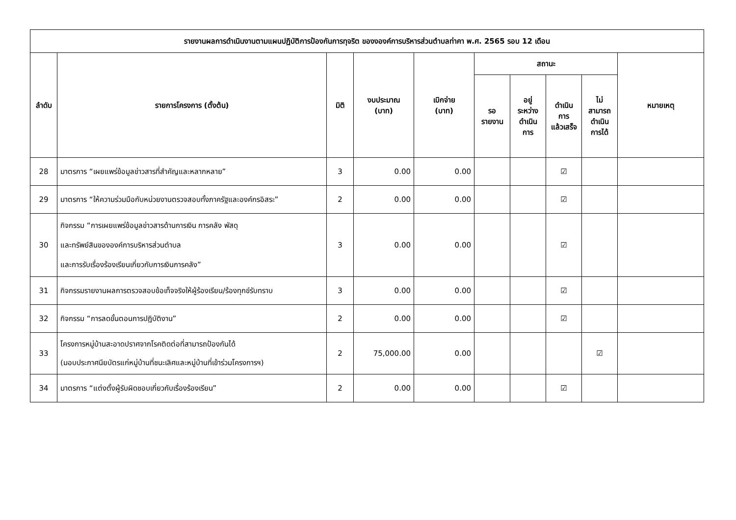| รายงานผลการดำเนินงานตามแผนปฏิบัติการป้องกันการทุจริต ของงองค์การบริหารส่วนตำบลท่าคา พ.ศ. 2565 รอบ 12 เดือน | | | | | | | | | |
| --- | --- | --- | --- | --- | --- | --- | --- | --- | --- |
| ลำดับ | รายการโครงการ (ตั้งต้น) | มิติ | งบประมาณ (บาท) | เบิกจ่าย (บาท) | สถานะ | | | | หมายเหตุ |
| | | | | | รอ รายงาน | อยู่ ระหว่าง ดำเนิน การ | ดำเนิน การ แล้วเสร็จ | ไม่ สามารถ ดำเนิน การได้ | |
| 28 | มาตรการ “เผยแพร่ข้อมูลข่าวสารที่สำคัญและหลากหลาย” | 3 | 0.00 | 0.00 | | | ☑ | | |
| 29 | มาตรการ “ให้ความร่วมมือกับหน่วยงานตรวจสอบทั้งภาครัฐและองค์กรอิสระ” | 2 | 0.00 | 0.00 | | | ☑ | | |
| 30 | กิจกรรม “การเผยแพร่ข้อมูลข่าวสารด้านการเงิน การคลัง พัสดุ และทรัพย์สินขององค์การบริหารส่วนตำบล และการรับเรื่องร้องเรียนเกี่ยวกับการเงินการคลัง” | 3 | 0.00 | 0.00 | | | ☑ | | |
| 31 | กิจกรรมรายงานผลการตรวจสอบข้อเท็จจริงให้ผู้ร้องเรียน/ร้องทุกข์รับทราบ | 3 | 0.00 | 0.00 | | | ☑ | | |
| 32 | กิจกรรม “การลดขั้นตอนการปฏิบัติงาน” | 2 | 0.00 | 0.00 | | | ☑ | | |
| 33 | โครงการหมู่บ้านสะอาดปราศจากโรคติดต่อที่สามารถป้องกันได้ (มอบประกาศนียบัตรแก่หมู่บ้านที่ชนะเลิศและหมู่บ้านที่เข้าร่วมโครงการฯ) | 2 | 75,000.00 | 0.00 | | | | ☑ | |
| 34 | มาตรการ “แต่งตั้งผู้รับผิดชอบเกี่ยวกับเรื่องร้องเรียน” | 2 | 0.00 | 0.00 | | | ☑ | | |